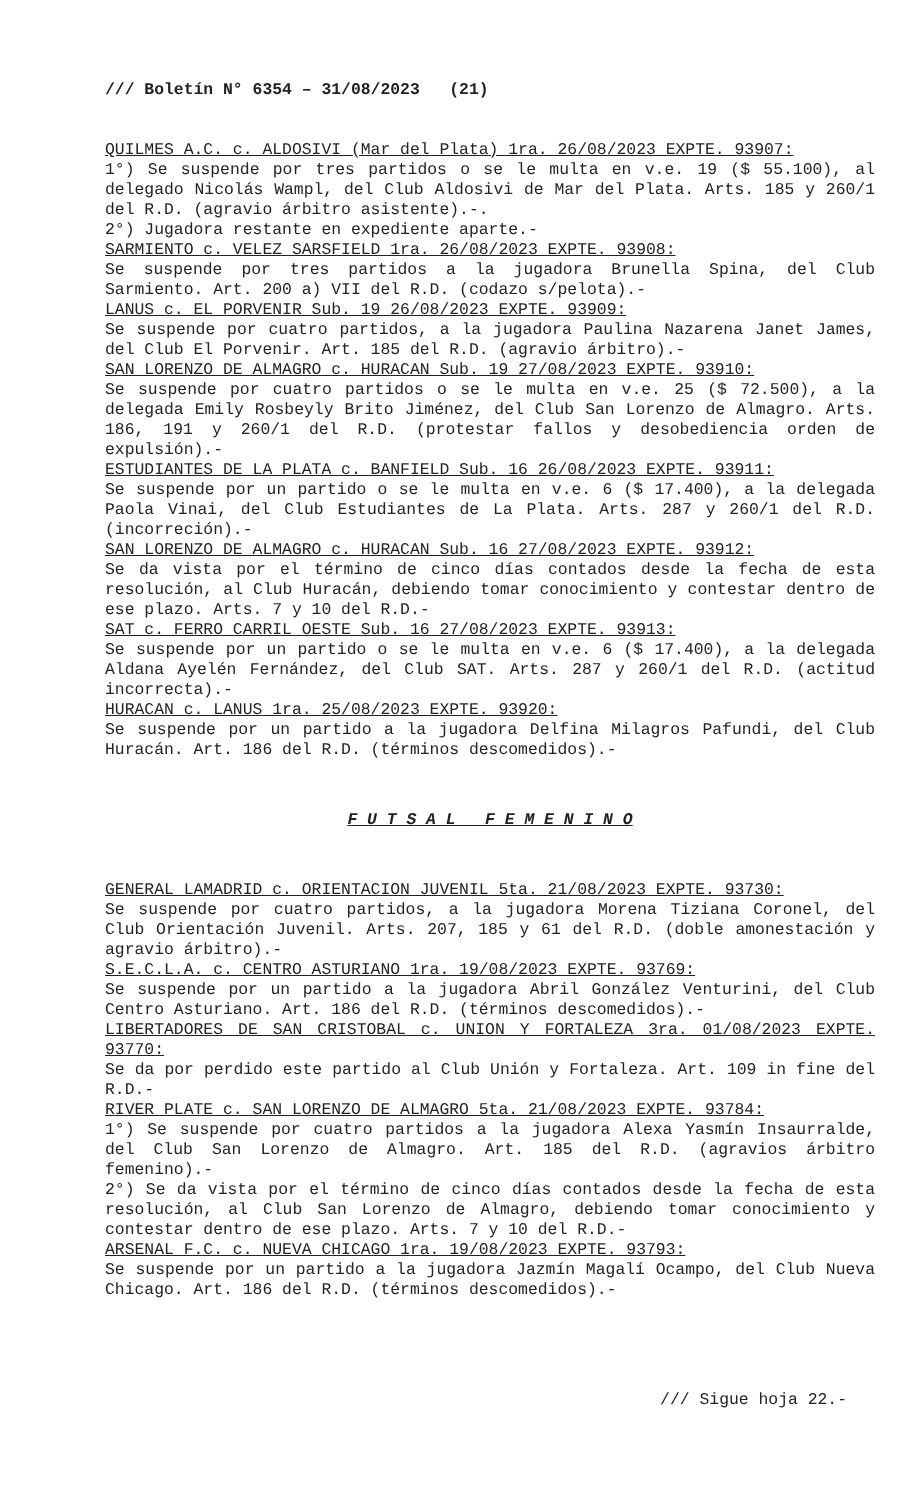/// Boletín N° 6354 – 31/08/2023 (21)
QUILMES A.C. c. ALDOSIVI (Mar del Plata) 1ra. 26/08/2023 EXPTE. 93907:
1°) Se suspende por tres partidos o se le multa en v.e. 19 ($ 55.100), al delegado Nicolás Wampl, del Club Aldosivi de Mar del Plata. Arts. 185 y 260/1 del R.D. (agravio árbitro asistente).-.
2°) Jugadora restante en expediente aparte.-
SARMIENTO c. VELEZ SARSFIELD 1ra. 26/08/2023 EXPTE. 93908:
Se suspende por tres partidos a la jugadora Brunella Spina, del Club Sarmiento. Art. 200 a) VII del R.D. (codazo s/pelota).-
LANUS c. EL PORVENIR Sub. 19 26/08/2023 EXPTE. 93909:
Se suspende por cuatro partidos, a la jugadora Paulina Nazarena Janet James, del Club El Porvenir. Art. 185 del R.D. (agravio árbitro).-
SAN LORENZO DE ALMAGRO c. HURACAN Sub. 19 27/08/2023 EXPTE. 93910:
Se suspende por cuatro partidos o se le multa en v.e. 25 ($ 72.500), a la delegada Emily Rosbeyly Brito Jiménez, del Club San Lorenzo de Almagro. Arts. 186, 191 y 260/1 del R.D. (protestar fallos y desobediencia orden de expulsión).-
ESTUDIANTES DE LA PLATA c. BANFIELD Sub. 16 26/08/2023 EXPTE. 93911:
Se suspende por un partido o se le multa en v.e. 6 ($ 17.400), a la delegada Paola Vinai, del Club Estudiantes de La Plata. Arts. 287 y 260/1 del R.D. (incorreción).-
SAN LORENZO DE ALMAGRO c. HURACAN Sub. 16 27/08/2023 EXPTE. 93912:
Se da vista por el término de cinco días contados desde la fecha de esta resolución, al Club Huracán, debiendo tomar conocimiento y contestar dentro de ese plazo. Arts. 7 y 10 del R.D.-
SAT c. FERRO CARRIL OESTE Sub. 16 27/08/2023 EXPTE. 93913:
Se suspende por un partido o se le multa en v.e. 6 ($ 17.400), a la delegada Aldana Ayelén Fernández, del Club SAT. Arts. 287 y 260/1 del R.D. (actitud incorrecta).-
HURACAN c. LANUS 1ra. 25/08/2023 EXPTE. 93920:
Se suspende por un partido a la jugadora Delfina Milagros Pafundi, del Club Huracán. Art. 186 del R.D. (términos descomedidos).-
F U T S A L F E M E N I N O
GENERAL LAMADRID c. ORIENTACION JUVENIL 5ta. 21/08/2023 EXPTE. 93730:
Se suspende por cuatro partidos, a la jugadora Morena Tiziana Coronel, del Club Orientación Juvenil. Arts. 207, 185 y 61 del R.D. (doble amonestación y agravio árbitro).-
S.E.C.L.A. c. CENTRO ASTURIANO 1ra. 19/08/2023 EXPTE. 93769:
Se suspende por un partido a la jugadora Abril González Venturini, del Club Centro Asturiano. Art. 186 del R.D. (términos descomedidos).-
LIBERTADORES DE SAN CRISTOBAL c. UNION Y FORTALEZA 3ra. 01/08/2023 EXPTE. 93770:
Se da por perdido este partido al Club Unión y Fortaleza. Art. 109 in fine del R.D.-
RIVER PLATE c. SAN LORENZO DE ALMAGRO 5ta. 21/08/2023 EXPTE. 93784:
1°) Se suspende por cuatro partidos a la jugadora Alexa Yasmín Insaurralde, del Club San Lorenzo de Almagro. Art. 185 del R.D. (agravios árbitro femenino).-
2°) Se da vista por el término de cinco días contados desde la fecha de esta resolución, al Club San Lorenzo de Almagro, debiendo tomar conocimiento y contestar dentro de ese plazo. Arts. 7 y 10 del R.D.-
ARSENAL F.C. c. NUEVA CHICAGO 1ra. 19/08/2023 EXPTE. 93793:
Se suspende por un partido a la jugadora Jazmín Magalí Ocampo, del Club Nueva Chicago. Art. 186 del R.D. (términos descomedidos).-
/// Sigue hoja 22.-